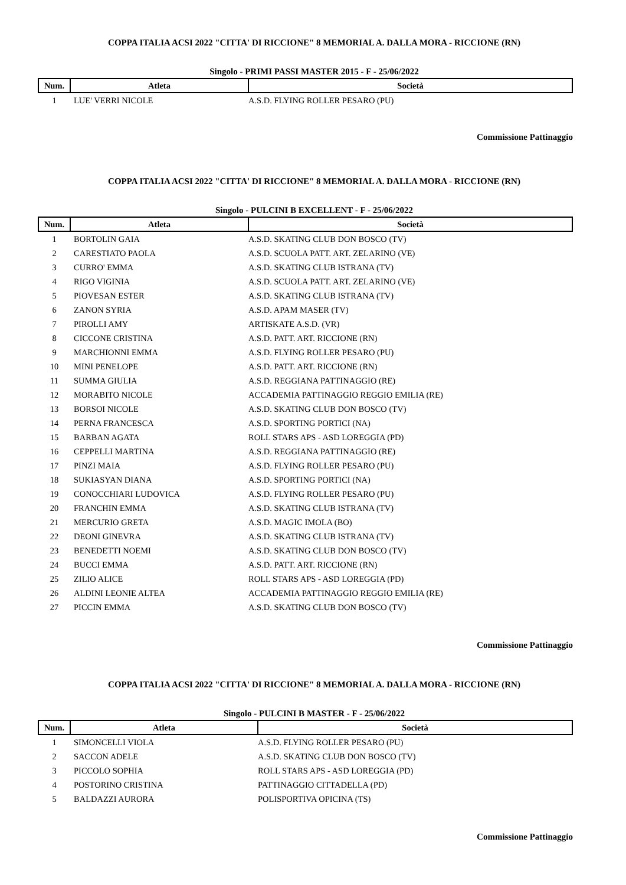COPPA ITALIA ACSI 2022 "CITTA' DI RICCIONE" 8 MEMORIAL A. DALLA MORA - RICCIONE (RN)
Singolo - PRIMI PASSI MASTER 2015 - F - 25/06/2022
| Num. | Atleta | Società |
| --- | --- | --- |
| 1 | LUE' VERRI NICOLE | A.S.D. FLYING ROLLER PESARO (PU) |
Commissione Pattinaggio
COPPA ITALIA ACSI 2022 "CITTA' DI RICCIONE" 8 MEMORIAL A. DALLA MORA - RICCIONE (RN)
Singolo - PULCINI B EXCELLENT - F - 25/06/2022
| Num. | Atleta | Società |
| --- | --- | --- |
| 1 | BORTOLIN GAIA | A.S.D. SKATING CLUB DON BOSCO (TV) |
| 2 | CARESTIATO PAOLA | A.S.D. SCUOLA PATT. ART. ZELARINO (VE) |
| 3 | CURRO' EMMA | A.S.D. SKATING CLUB ISTRANA (TV) |
| 4 | RIGO VIGINIA | A.S.D. SCUOLA PATT. ART. ZELARINO (VE) |
| 5 | PIOVESAN ESTER | A.S.D. SKATING CLUB ISTRANA (TV) |
| 6 | ZANON SYRIA | A.S.D. APAM MASER (TV) |
| 7 | PIROLLI AMY | ARTISKATE A.S.D. (VR) |
| 8 | CICCONE CRISTINA | A.S.D. PATT. ART. RICCIONE (RN) |
| 9 | MARCHIONNI EMMA | A.S.D. FLYING ROLLER PESARO (PU) |
| 10 | MINI PENELOPE | A.S.D. PATT. ART. RICCIONE (RN) |
| 11 | SUMMA GIULIA | A.S.D. REGGIANA PATTINAGGIO (RE) |
| 12 | MORABITO NICOLE | ACCADEMIA PATTINAGGIO REGGIO EMILIA (RE) |
| 13 | BORSOI NICOLE | A.S.D. SKATING CLUB DON BOSCO (TV) |
| 14 | PERNA FRANCESCA | A.S.D. SPORTING PORTICI (NA) |
| 15 | BARBAN AGATA | ROLL STARS APS - ASD LOREGGIA (PD) |
| 16 | CEPPELLI MARTINA | A.S.D. REGGIANA PATTINAGGIO (RE) |
| 17 | PINZI MAIA | A.S.D. FLYING ROLLER PESARO (PU) |
| 18 | SUKIASYAN DIANA | A.S.D. SPORTING PORTICI (NA) |
| 19 | CONOCCHIARI LUDOVICA | A.S.D. FLYING ROLLER PESARO (PU) |
| 20 | FRANCHIN EMMA | A.S.D. SKATING CLUB ISTRANA (TV) |
| 21 | MERCURIO GRETA | A.S.D. MAGIC IMOLA (BO) |
| 22 | DEONI GINEVRA | A.S.D. SKATING CLUB ISTRANA (TV) |
| 23 | BENEDETTI NOEMI | A.S.D. SKATING CLUB DON BOSCO (TV) |
| 24 | BUCCI EMMA | A.S.D. PATT. ART. RICCIONE (RN) |
| 25 | ZILIO ALICE | ROLL STARS APS - ASD LOREGGIA (PD) |
| 26 | ALDINI LEONIE ALTEA | ACCADEMIA PATTINAGGIO REGGIO EMILIA (RE) |
| 27 | PICCIN EMMA | A.S.D. SKATING CLUB DON BOSCO (TV) |
Commissione Pattinaggio
COPPA ITALIA ACSI 2022 "CITTA' DI RICCIONE" 8 MEMORIAL A. DALLA MORA - RICCIONE (RN)
Singolo - PULCINI B MASTER - F - 25/06/2022
| Num. | Atleta | Società |
| --- | --- | --- |
| 1 | SIMONCELLI VIOLA | A.S.D. FLYING ROLLER PESARO (PU) |
| 2 | SACCON ADELE | A.S.D. SKATING CLUB DON BOSCO (TV) |
| 3 | PICCOLO SOPHIA | ROLL STARS APS - ASD LOREGGIA (PD) |
| 4 | POSTORINO CRISTINA | PATTINAGGIO CITTADELLA (PD) |
| 5 | BALDAZZI AURORA | POLISPORTIVA OPICINA (TS) |
Commissione Pattinaggio